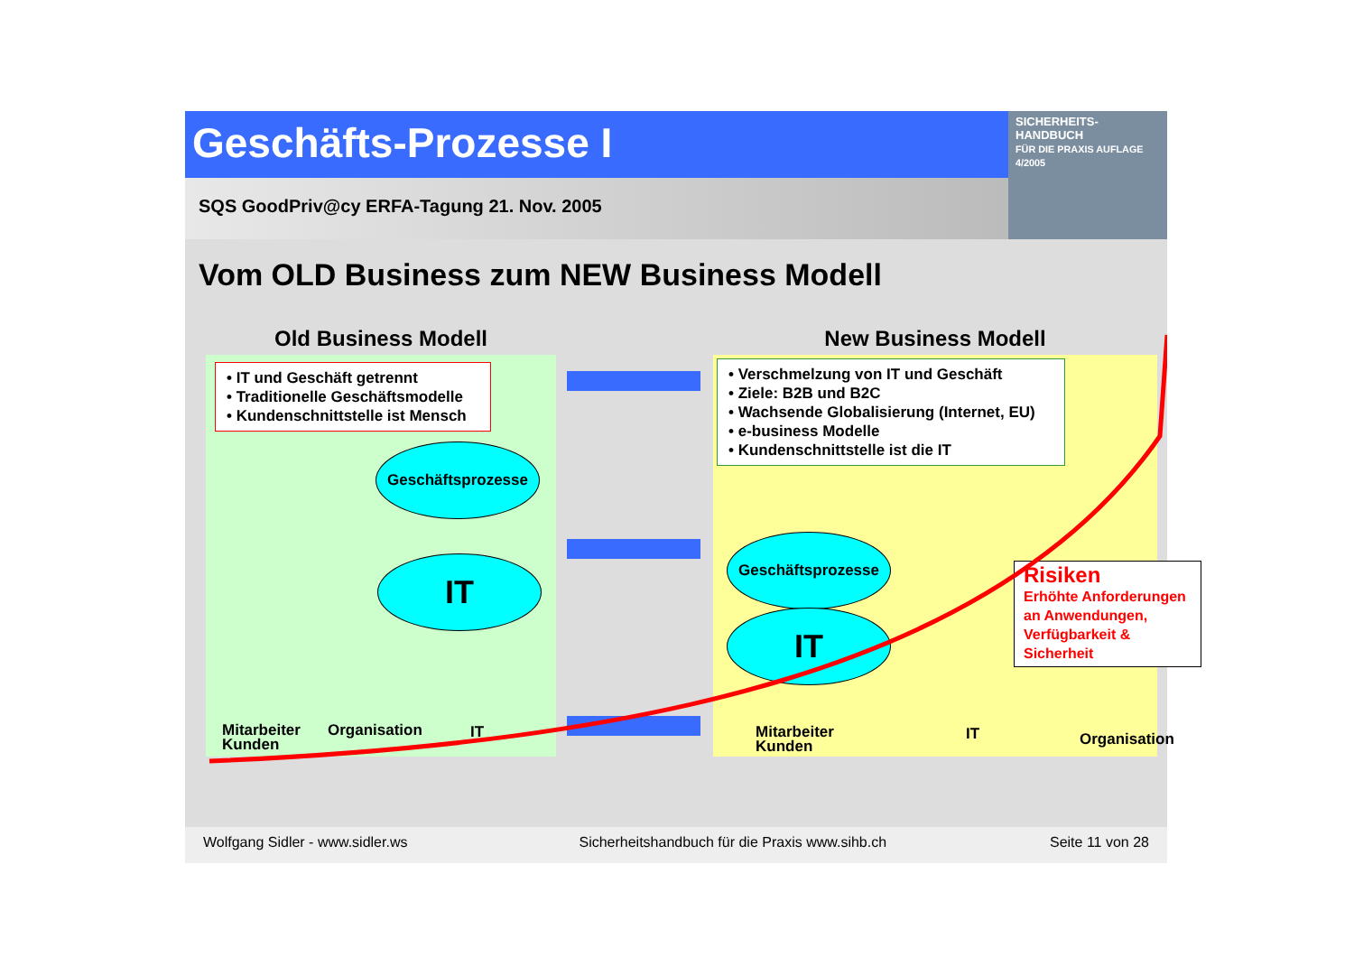Geschäfts-Prozesse I
SICHERHEITS-
HANDBUCH
FÜR DIE PRAXIS AUFLAGE 4/2005
SQS GoodPriv@cy ERFA-Tagung 21. Nov. 2005
Vom OLD Business zum NEW Business Modell
Old Business Modell
• IT und Geschäft getrennt
• Traditionelle Geschäftsmodelle
• Kundenschnittstelle ist Mensch
Geschäftsprozesse
IT
Mitarbeiter
Kunden
Organisation IT
New Business Modell
• Verschmelzung von IT und Geschäft
• Ziele: B2B und B2C
• Wachsende Globalisierung (Internet, EU)
• e-business Modelle
• Kundenschnittstelle ist die IT
Geschäftsprozesse
IT
Risiken
Erhöhte Anforderungen an Anwendungen, Verfügbarkeit & Sicherheit
Mitarbeiter
Kunden
IT Organisation
Wolfgang Sidler - www.sidler.ws Sicherheitshandbuch für die Praxis www.sihb.ch Seite 11 von 28